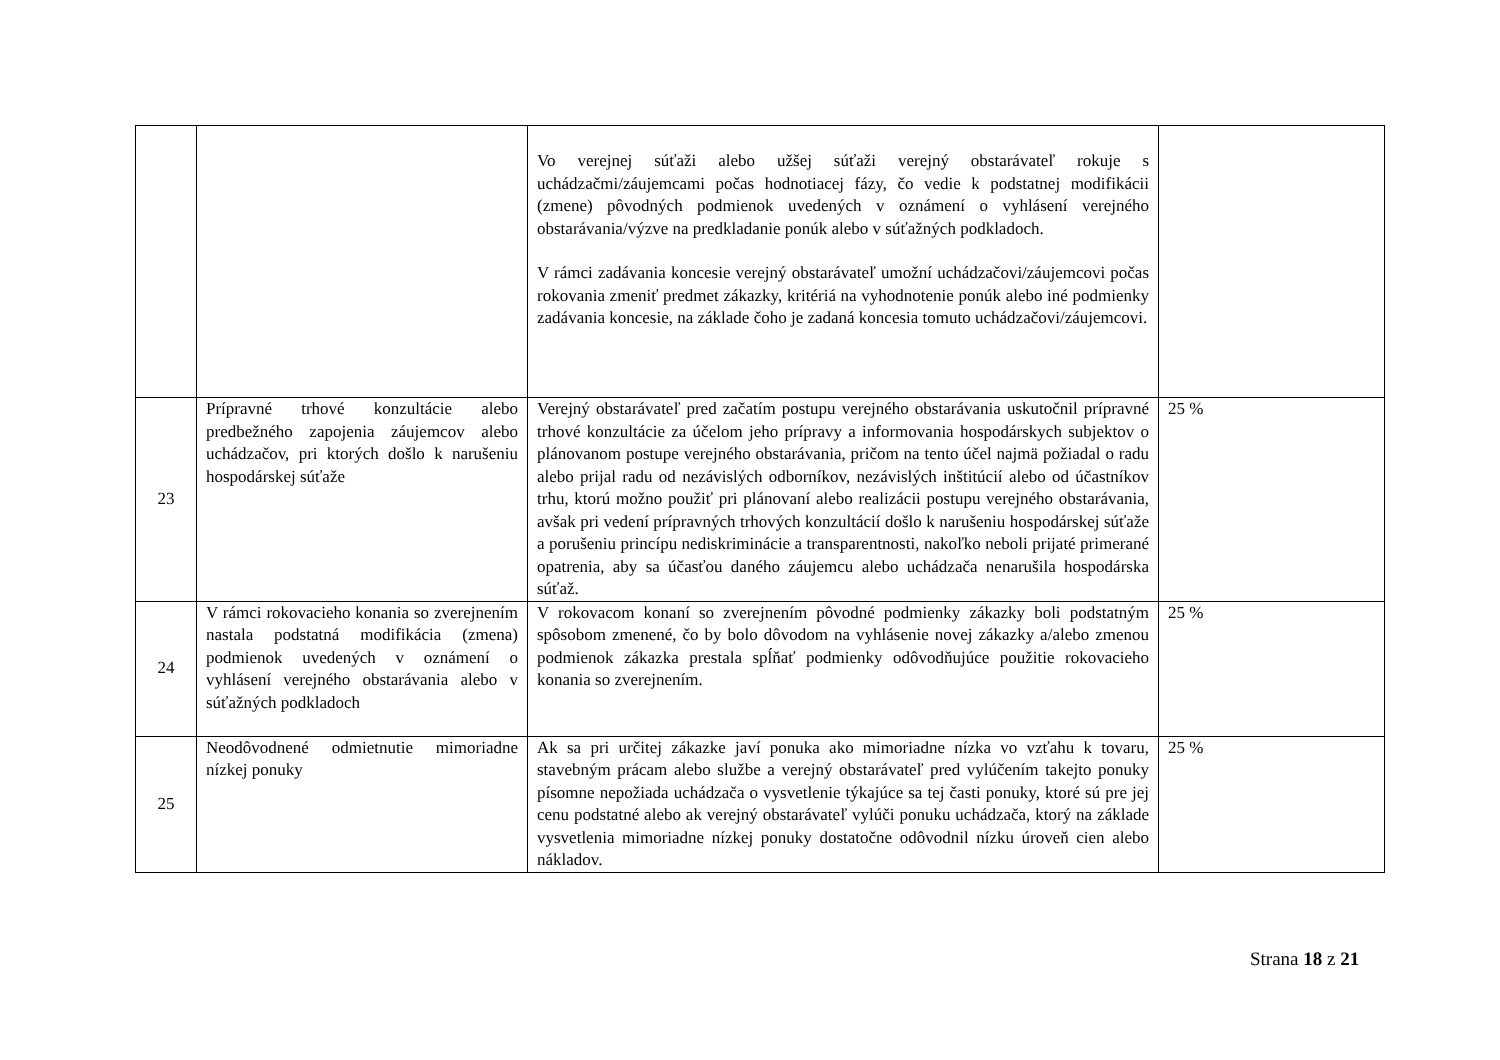| | | Vo verejnej súťaži alebo užšej súťaži verejný obstarávateľ rokuje s uchádzačmi/záujemcami počas hodnotiacej fázy, čo vedie k podstatnej modifikácii (zmene) pôvodných podmienok uvedených v oznámení o vyhlásení verejného obstarávania/výzve na predkladanie ponúk alebo v súťažných podkladoch. V rámci zadávania koncesie verejný obstarávateľ umožní uchádzačovi/záujemcovi počas rokovania zmeniť predmet zákazky, kritériá na vyhodnotenie ponúk alebo iné podmienky zadávania koncesie, na základe čoho je zadaná koncesia tomuto uchádzačovi/záujemcovi. | |
| 23 | Prípravné trhové konzultácie alebo predbežného zapojenia záujemcov alebo uchádzačov, pri ktorých došlo k narušeniu hospodárskej súťaže | Verejný obstarávateľ pred začatím postupu verejného obstarávania uskutočnil prípravné trhové konzultácie za účelom jeho prípravy a informovania hospodárskych subjektov o plánovanom postupe verejného obstarávania, pričom na tento účel najmä požiadal o radu alebo prijal radu od nezávislých odborníkov, nezávislých inštitúcií alebo od účastníkov trhu, ktorú možno použiť pri plánovaní alebo realizácii postupu verejného obstarávania, avšak pri vedení prípravných trhových konzultácií došlo k narušeniu hospodárskej súťaže a porušeniu princípu nediskriminácie a transparentnosti, nakoľko neboli prijaté primerané opatrenia, aby sa účasťou daného záujemcu alebo uchádzača nenarušila hospodárska súťaž. | 25 % |
| 24 | V rámci rokovacieho konania so zverejnením nastala podstatná modifikácia (zmena) podmienok uvedených v oznámení o vyhlásení verejného obstarávania alebo v súťažných podkladoch | V rokovacom konaní so zverejnením pôvodné podmienky zákazky boli podstatným spôsobom zmenené, čo by bolo dôvodom na vyhlásenie novej zákazky a/alebo zmenou podmienok zákazka prestala spĺňať podmienky odôvodňujúce použitie rokovacieho konania so zverejnením. | 25 % |
| 25 | Neodôvodnené odmietnutie mimoriadne nízkej ponuky | Ak sa pri určitej zákazke javí ponuka ako mimoriadne nízka vo vzťahu k tovaru, stavebným prácam alebo službe a verejný obstarávateľ pred vylúčením takejto ponuky písomne nepožiada uchádzača o vysvetlenie týkajúce sa tej časti ponuky, ktoré sú pre jej cenu podstatné alebo ak verejný obstarávateľ vylúči ponuku uchádzača, ktorý na základe vysvetlenia mimoriadne nízkej ponuky dostatočne odôvodnil nízku úroveň cien alebo nákladov. | 25 % |
Strana 18 z 21